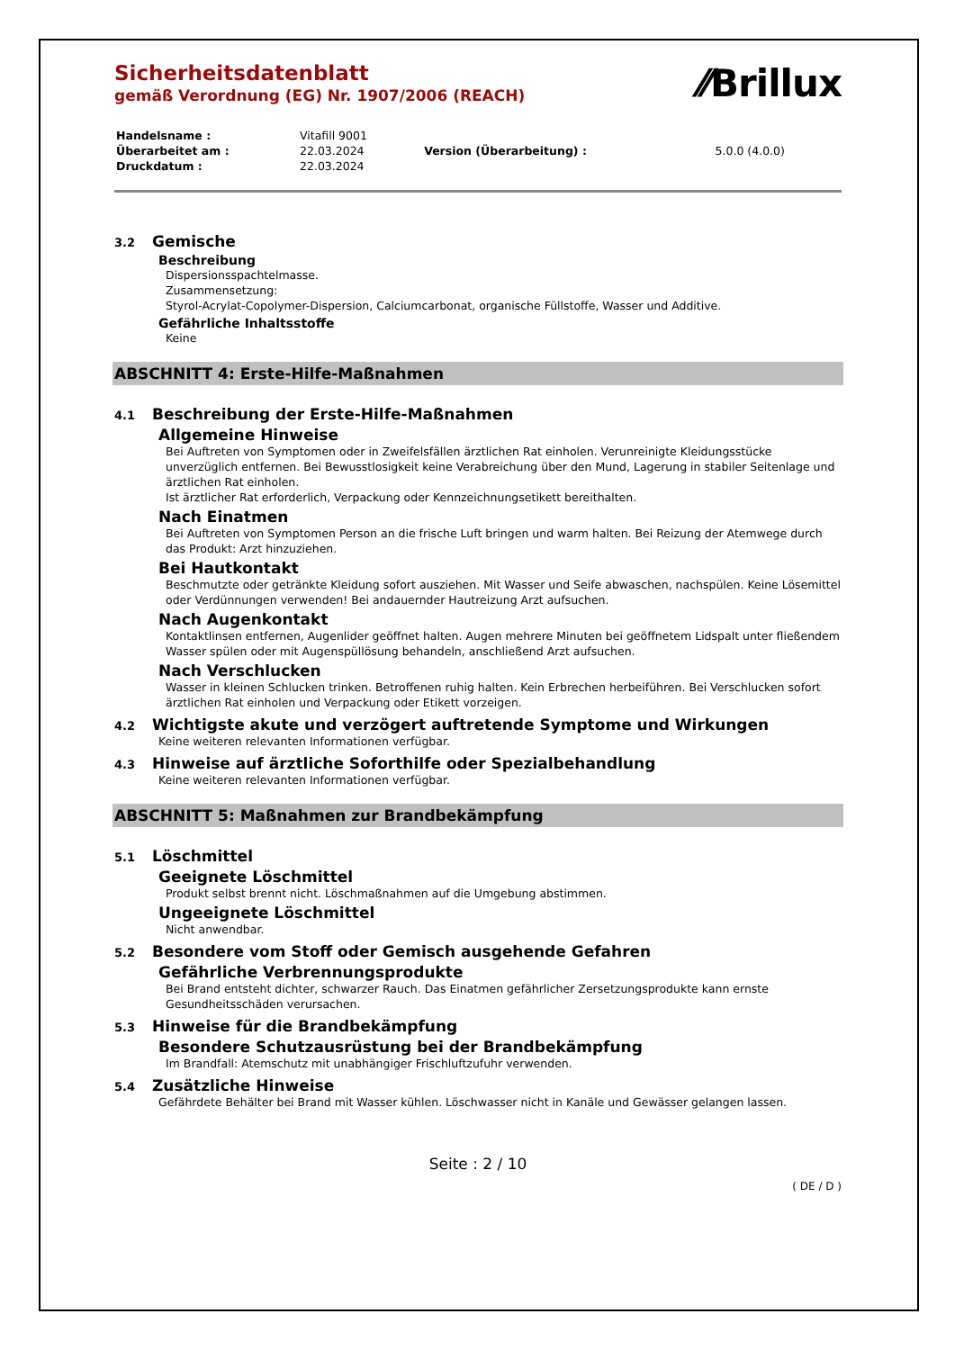⁄⁄Brillux
Sicherheitsdatenblatt
gemäß Verordnung (EG) Nr. 1907/2006 (REACH)
| Handelsname : | Vitafill 9001 | | |
| Überarbeitet am : | 22.03.2024 | Version (Überarbeitung) : | 5.0.0 (4.0.0) |
| Druckdatum : | 22.03.2024 | | |
3.2 Gemische
Beschreibung
Dispersionsspachtelmasse.
Zusammensetzung:
Styrol-Acrylat-Copolymer-Dispersion, Calciumcarbonat, organische Füllstoffe, Wasser und Additive.
Gefährliche Inhaltsstoffe
Keine
ABSCHNITT 4: Erste-Hilfe-Maßnahmen
4.1 Beschreibung der Erste-Hilfe-Maßnahmen
Allgemeine Hinweise
Bei Auftreten von Symptomen oder in Zweifelsfällen ärztlichen Rat einholen. Verunreinigte Kleidungsstücke unverzüglich entfernen. Bei Bewusstlosigkeit keine Verabreichung über den Mund, Lagerung in stabiler Seitenlage und ärztlichen Rat einholen.
Ist ärztlicher Rat erforderlich, Verpackung oder Kennzeichnungsetikett bereithalten.
Nach Einatmen
Bei Auftreten von Symptomen Person an die frische Luft bringen und warm halten. Bei Reizung der Atemwege durch das Produkt: Arzt hinzuziehen.
Bei Hautkontakt
Beschmutzte oder getränkte Kleidung sofort ausziehen. Mit Wasser und Seife abwaschen, nachspülen. Keine Lösemittel oder Verdünnungen verwenden! Bei andauernder Hautreizung Arzt aufsuchen.
Nach Augenkontakt
Kontaktlinsen entfernen, Augenlider geöffnet halten. Augen mehrere Minuten bei geöffnetem Lidspalt unter fließendem Wasser spülen oder mit Augenspüllösung behandeln, anschließend Arzt aufsuchen.
Nach Verschlucken
Wasser in kleinen Schlucken trinken. Betroffenen ruhig halten. Kein Erbrechen herbeiführen. Bei Verschlucken sofort ärztlichen Rat einholen und Verpackung oder Etikett vorzeigen.
4.2 Wichtigste akute und verzögert auftretende Symptome und Wirkungen
Keine weiteren relevanten Informationen verfügbar.
4.3 Hinweise auf ärztliche Soforthilfe oder Spezialbehandlung
Keine weiteren relevanten Informationen verfügbar.
ABSCHNITT 5: Maßnahmen zur Brandbekämpfung
5.1 Löschmittel
Geeignete Löschmittel
Produkt selbst brennt nicht. Löschmaßnahmen auf die Umgebung abstimmen.
Ungeeignete Löschmittel
Nicht anwendbar.
5.2 Besondere vom Stoff oder Gemisch ausgehende Gefahren
Gefährliche Verbrennungsprodukte
Bei Brand entsteht dichter, schwarzer Rauch. Das Einatmen gefährlicher Zersetzungsprodukte kann ernste Gesundheitsschäden verursachen.
5.3 Hinweise für die Brandbekämpfung
Besondere Schutzausrüstung bei der Brandbekämpfung
Im Brandfall: Atemschutz mit unabhängiger Frischluftzufuhr verwenden.
5.4 Zusätzliche Hinweise
Gefährdete Behälter bei Brand mit Wasser kühlen. Löschwasser nicht in Kanäle und Gewässer gelangen lassen.
Seite : 2 / 10
( DE / D )